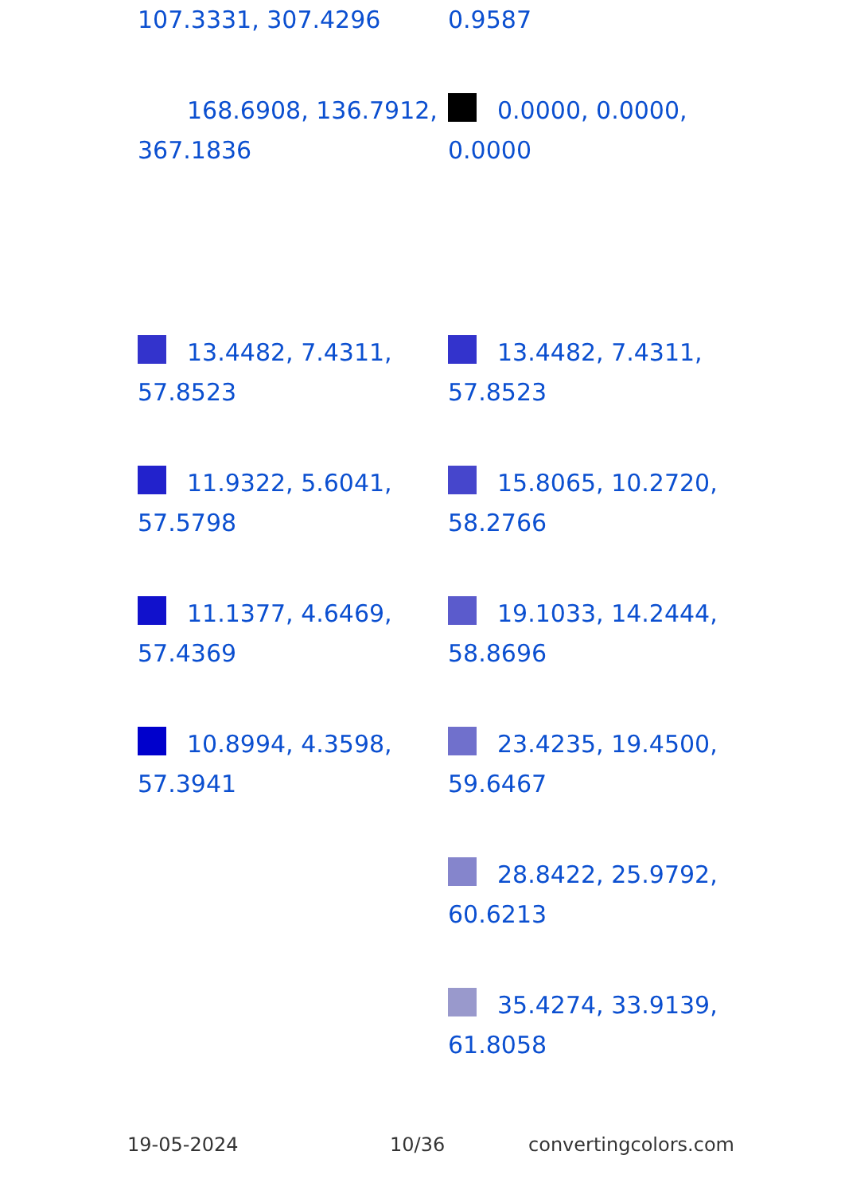107.3331, 307.4296 0.9587
168.6908, 136.7912, 367.1836
0.0000, 0.0000, 0.0000
13.4482, 7.4311, 57.8523
13.4482, 7.4311, 57.8523
11.9322, 5.6041, 57.5798
15.8065, 10.2720, 58.2766
11.1377, 4.6469, 57.4369
19.1033, 14.2444, 58.8696
10.8994, 4.3598, 57.3941
23.4235, 19.4500, 59.6467
28.8422, 25.9792, 60.6213
35.4274, 33.9139, 61.8058
19-05-2024 10/36 convertingcolors.com